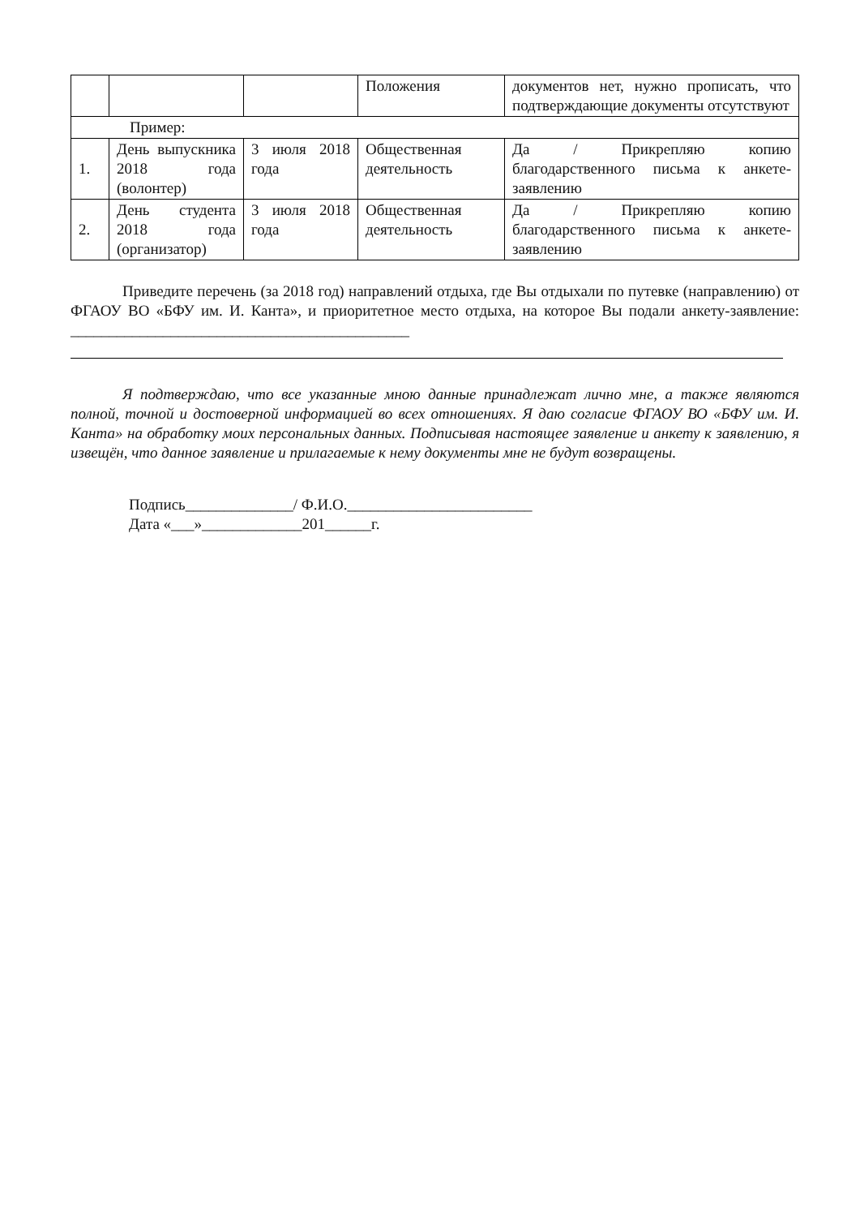| | | | Положения | документов нет, нужно прописать, что подтверждающие документы отсутствуют |
| Пример: | | | | |
| 1. | День выпускника 2018 года (волонтер) | 3 июля 2018 года | Общественная деятельность | Да / Прикрепляю копию благодарственного письма к анкете-заявлению |
| 2. | День студента 2018 года (организатор) | 3 июля 2018 года | Общественная деятельность | Да / Прикрепляю копию благодарственного письма к анкете-заявлению |
Приведите перечень (за 2018 год) направлений отдыха, где Вы отдыхали по путевке (направлению) от ФГАОУ ВО «БФУ им. И. Канта», и приоритетное место отдыха, на которое Вы подали анкету-заявление: ____________________________________________
Я подтверждаю, что все указанные мною данные принадлежат лично мне, а также являются полной, точной и достоверной информацией во всех отношениях. Я даю согласие ФГАОУ ВО «БФУ им. И. Канта» на обработку моих персональных данных. Подписывая настоящее заявление и анкету к заявлению, я извещён, что данное заявление и прилагаемые к нему документы мне не будут возвращены.
Подпись______________/ Ф.И.О.________________________
Дата «___»_____________201______г.